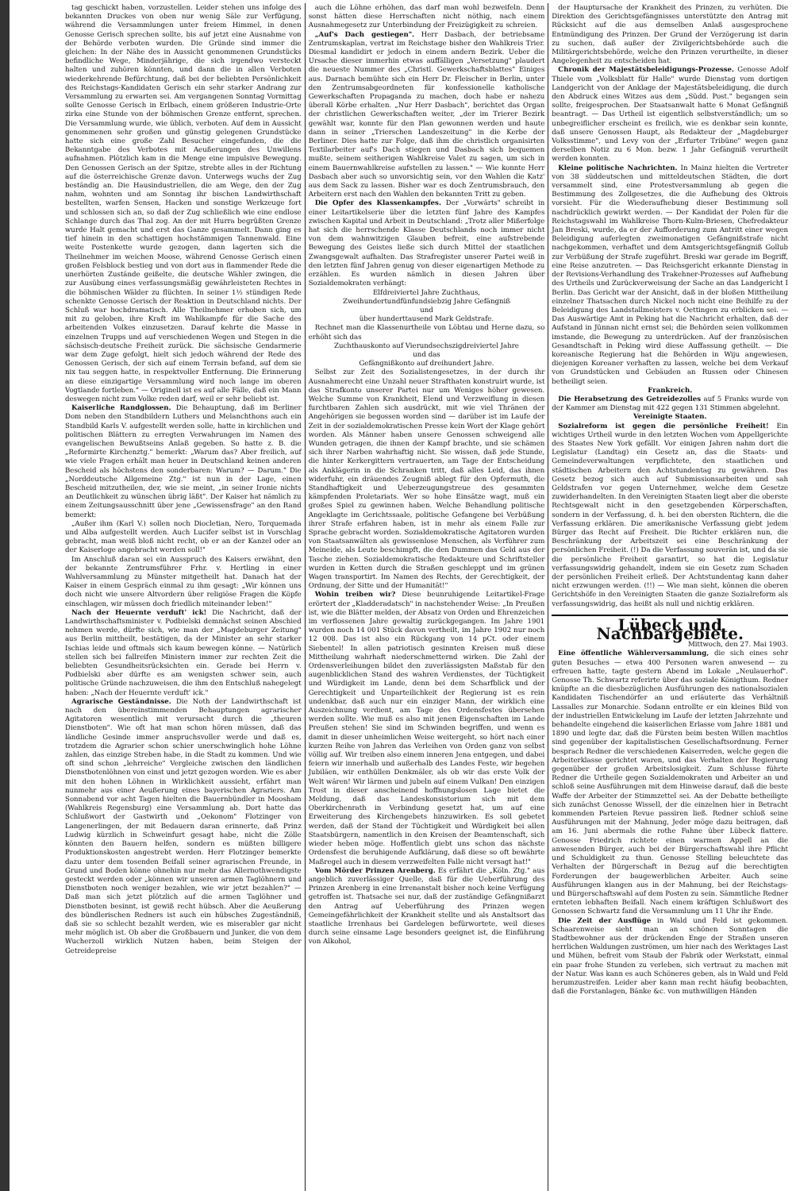tag geschickt haben, vorzustellen. Leider stehen uns infolge des bekannten Druckes von oben nur wenig Säle zur Verfügung, während die Versammlungen unter freiem Himmel, in denen Genosse Gerisch sprechen sollte, bis auf jetzt eine Ausnahme von der Behörde verboten wurden. Die Gründe sind immer die gleichen: In der Nähe des in Aussicht genommenen Grundstücks befindliche Wege, Minderjährige, die sich irgendwo versteckt halten und zuhören könnten, und dann die in allen Verboten wiederkehrende Befürchtung, daß bei der beliebten Persönlichkeit des Reichstags-Kandidaten Gerisch ein sehr starker Andrang zur Versammlung zu erwarten sei. Am vergangenen Sonntag Vormittag sollte Genosse Gerisch in Erlbach, einem größeren Industrie-Orte zirka eine Stunde von der böhmischen Grenze entfernt, sprechen. Die Versammlung wurde, wie üblich, verboten. Auf dem in Aussicht genommenen sehr großen und günstig gelegenen Grundstücke hatte sich eine große Zahl Besucher eingefunden, die die Bekanntgabe des Verbotes mit Aeußerungen des Unwillens aufnahmen. Plötzlich kam in die Menge eine impulsive Bewegung. Den Genossen Gerisch an der Spitze, strebte alles in der Richtung auf die österreichische Grenze davon. Unterwegs wuchs der Zug beständig an. Die Hausindustriellen, die am Wege, den der Zug nahm, wohnten und am Sonntag ihr bischen Landwirthschaft bestellten, warfen Sensen, Hacken und sonstige Werkzeuge fort und schlossen sich an, so daß der Zug schließlich wie eine endlose Schlange durch das Thal zog. An der mit Hurra begrüßten Grenze wurde Halt gemacht und erst das Ganze gesammelt. Dann ging es tief hinein in den schattigen hochstämmigen Tannenwald. Eine weite Postenkette wurde gezogen, dann lagerten sich die Theilnehmer im weichen Moose, während Genosse Gerisch einen großen Felsblock bestieg und von dort aus in flammender Rede die unerhörten Zustände geißelte, die deutsche Wähler zwingen, die zur Ausübung eines verfassungsmäßig gewährleisteten Rechtes in die böhmischen Wälder zu flüchten. In seiner 1½ stündigen Rede schenkte Genosse Gerisch der Reaktion in Deutschland nichts. Der Schluß war hochdramatisch. Alle Theilnehmer erhoben sich, um mit zu geloben, ihre Kraft im Wahlkampfe für die Sache des arbeitenden Volkes einzusetzen. Darauf kehrte die Masse in einzelnen Trupps und auf verschiedenen Wegen und Stegen in die sächsisch-deutsche Freiheit zurück. Die sächsische Gendarmerie war dem Zuge gefolgt, hielt sich jedoch während der Rede des Genossen Gerisch, der sich auf einem Terrain befand, auf dem sie nix tau seggen hatte, in respektvoller Entfernung. Die Erinnerung an diese einzigartige Versammlung wird noch lange im oberen Vogtlande fortleben." — Originell ist es auf alle Fälle, daß ein Mann deswegen nicht zum Volke reden darf, weil er sehr beliebt ist.
Kaiserliche Randglossen. Die Behauptung, daß im Berliner Dom neben den Standbildern Luthers und Melanchthons auch ein Standbild Karls V. aufgestellt werden solle, hatte in kirchlichen und politischen Blättern zu erregten Verwahrungen im Namen des evangelischen Bewußtseins Anlaß gegeben. So hatte z. B. die „Reformirte Kirchenztg." bemerkt: „Warum das? Aber freilich, auf wie viele Fragen erhält man heuer in Deutschland keinen anderen Bescheid als höchstens den sonderbaren: Warum? — Darum." Die „Norddeutsche Allgemeine Ztg." ist nun in der Lage, einen Bescheid mitzutheilen, der, wie sie meint, „in seiner Ironie nichts an Deutlichkeit zu wünschen übrig läßt". Der Kaiser hat nämlich zu einem Zeitungsausschnitt über jene „Gewissensfrage" an den Rand bemerkt:
„Außer ihm (Karl V.) sollen noch Diocletian, Nero, Torquemada und Alba aufgestellt werden. Auch Lucifer selbst ist in Vorschlag gebracht, man weiß bloß nicht recht, ob er an der Kanzel oder an der Kaiserloge angebracht werden soll!"
Im Anschluß daran sei ein Ausspruch des Kaisers erwähnt, den der bekannte Zentrumsführer Frhr. v. Hertling in einer Wahlversammlung zu Münster mitgetheilt hat. Danach hat der Kaiser in einem Gespräch einmal zu ihm gesagt: „Wir können uns doch nicht wie unsere Altvordern über religiöse Fragen die Köpfe einschlagen, wir müssen doch friedlich miteinander leben!"
Nach der Heuernte verduft' ick! Die Nachricht, daß der Landwirthschaftsminister v. Podbielski demnächst seinen Abschied nehmen werde, dürfte sich, wie man der „Magdeburger Zeitung" aus Berlin mittheilt, bestätigen, da der Minister an sehr starker Ischias leide und oftmals sich kaum bewegen könne. — Natürlich stellen sich bei fallreifen Ministern immer zur rechten Zeit die beliebten Gesundheitsrücksichten ein. Gerade bei Herrn v. Podbielski aber dürfte es am wenigsten schwer sein, auch politische Gründe nachzuweisen, die ihm den Entschluß nahegelegt haben: „Nach der Heuernte verduft' ick."
Agrarische Geständnisse. Die Noth der Landwirthschaft ist nach den übereinstimmenden Behauptungen agrarischer Agitatoren wesentlich mit verursacht durch die „theuren Dienstboten". Wie oft hat man schon hören müssen, daß das ländliche Gesinde immer anspruchsvoller werde und daß es, trotzdem die Agrarier schon schier unerschwinglich hohe Löhne zahlen, das einzige Streben habe, in die Stadt zu kommen. Und wie oft sind schon „lehrreiche" Vergleiche zwischen den ländlichen Dienstbotenlöhnen von einst und jetzt gezogen worden. Wie es aber mit den hohen Löhnen in Wirklichkeit aussieht, erfährt man nunmehr aus einer Aeußerung eines bayerischen Agrariers. Am Sonnabend vor acht Tagen hielten die Bauernbündler in Moosham (Wahlkreis Regensburg) eine Versammlung ab. Dort hatte das Schlußwort der Gastwirth und „Oekonom" Flotzinger von Langenerlingen, der mit Bedauern daran erinnerte, daß Prinz Ludwig kürzlich in Schweinfurt gesagt habe, nicht die Zölle könnten den Bauern helfen, sondern es müßten billigere Produktionskosten angestrebt werden. Herr Flotzinger bemerkte dazu unter dem tosenden Beifall seiner agrarischen Freunde, in Grund und Boden könne ohnehin nur mehr das Allernothwendigste gesteckt werden oder „können wir unseren armen Taglöhnern und Dienstboten noch weniger bezahlen, wie wir jetzt bezahlen?" — Daß man sich jetzt plötzlich auf die armen Taglöhner und Dienstboten besinnt, ist gewiß recht hübsch. Aber die Aeußerung des bündlerischen Redners ist auch ein hübsches Zugeständniß, daß sie so schlecht bezahlt werden, wie es miserabler gar nicht mehr möglich ist. Ob aber die Großbauern und Junker, die von dem Wucherzoll wirklich Nutzen haben, beim Steigen der Getreidepreise
auch die Löhne erhöhen, das darf man wohl bezweifeln. Denn sonst hätten diese Herrschaften nicht nöthig, nach einem Ausnahmegesetz zur Unterbindung der Freizügigkeit zu schreien.
„Auf's Dach gestiegen". Herr Dasbach, der betriebsame Zentrumskaplan, vertrat im Reichstage bisher den Wahlkreis Trier. Diesmal kandidirt er jedoch in einem andern Bezirk. Ueber die Ursache dieser immerhin etwas auffälligen „Versetzung" plaudert die neueste Nummer des „Christl. Gewerkschaftsblattes" Einiges aus. Darnach bemühte sich ein Herr Dr. Fleischer in Berlin, unter den Zentrumsabgeordneten für konfessionelle katholische Gewerkschaften Propaganda zu machen, doch habe er nahezu überall Körbe erhalten. „Nur Herr Dasbach", berichtet das Organ der christlichen Gewerkschaften weiter, „der im Trierer Bezirk gewählt war, konnte für den Plan gewonnen werden und haute dann in seiner „Trierschen Landeszeitung" in die Kerbe der Berliner. Dies hatte zur Folge, daß ihm die christlich organisirten Textilarbeiter auf's Dach stiegen und Dasbach sich bequemen mußte, seinem seitherigen Wahlkreise Valet zu sagen, um sich in einem Bauernwahlkreise aufstellen zu lassen." — Wie konnte Herr Dasbach aber auch so unvorsichtig sein, vor den Wahlen die Katz' aus dem Sack zu lassen. Bisher war es doch Zentrumsbrauch, den Arbeitern erst nach den Wahlen den bekannten Tritt zu geben.
Die Opfer des Klassenkampfes. Der „Vorwärts" schreibt in einer Leitartikelserie über die letzten fünf Jahre des Kampfes zwischen Kapital und Arbeit in Deutschland: „Trotz aller Mißerfolge hat sich die herrschende Klasse Deutschlands noch immer nicht von dem wahnwitzigen Glauben befreit, eine aufstrebende Bewegung des Geistes ließe sich durch Mittel der staatlichen Zwangsgewalt aufhalten. Das Strafregister unserer Partei weiß in den letzten fünf Jahren genug von dieser eigenartigen Methode zu erzählen. Es wurden nämlich in diesen Jahren über Sozialdemokraten verhängt:
Elfdreiviertel Jahre Zuchthaus,
Zweihundertundfünfundsiebzig Jahre Gefängniß
und
über hunderttausend Mark Geldstrafe.
Rechnet man die Klassenurtheile von Löbtau und Herne dazu, so erhöht sich das
Zuchthauskonto auf Vierundsechszigdreiviertel Jahre
und das
Gefängnißkonto auf dreihundert Jahre.
Selbst zur Zeit des Sozialistengesetzes, in der durch ihr Ausnahmerecht eine Unzahl neuer Strafthaten konstruirt wurde, ist das Strafkonto unserer Partei nur um Weniges höher gewesen. Welche Summe von Krankheit, Elend und Verzweiflung in diesen furchtbaren Zahlen sich ausdrückt, mit wie viel Thränen der Angehörigen sie begossen worden sind — darüber ist im Laufe der Zeit in der sozialdemokratischen Presse kein Wort der Klage gehört worden. Als Männer haben unsere Genossen schweigend alle Wunden getragen, die ihnen der Kampf brachte, und sie schämen sich ihrer Narben wahrhaftig nicht. Sie wissen, daß jede Stunde, die hinter Kerkergittern vertrauerten, am Tage der Entscheidung als Anklägerin in die Schranken tritt, daß alles Leid, das ihnen widerfuhr, ein dräuendes Zeugniß ablegt für den Opfermuth, die Standhaftigkeit und Ueberzeugungstreue des gesammten kämpfenden Proletariats. Wer so hohe Einsätze wagt, muß ein großes Spiel zu gewinnen haben. Welche Behandlung politische Angeklagte im Gerichtssaale, politische Gefangene bei Verbüßung ihrer Strafe erfahren haben, ist in mehr als einem Falle zur Sprache gebracht worden. Sozialdemokratische Agitatoren wurden von Staatsanwälten als gewissenlose Menschen, als Verführer zum Meineide, als Leute beschimpft, die den Dummen das Geld aus der Tasche ziehen. Sozialdemokratische Redakteure und Schriftsteller wurden in Ketten durch die Straßen geschleppt und im grünen Wagen transportirt. Im Namen des Rechts, der Gerechtigkeit, der Ordnung, der Sitte und der Humanität!"
Wohin treiben wir? Diese beunruhigende Leitartikel-Frage erörtert der „Kladderadatsch" in nachstehender Weise: „In Preußen ist, wie die Blätter melden, der Absatz von Orden und Ehrenzeichen im verflossenen Jahre gewaltig zurückgegangen. Im Jahre 1901 wurden noch 14 001 Stück davon vertheilt, im Jahre 1902 nur noch 12 008. Das ist also ein Rückgang von 14 pCt. oder einem Siebentel! In allen patriotisch gesinnten Kreisen muß diese Mittheilung wahrhaft niederschmetternd wirken. Die Zahl der Ordensverleihungen bildet den zuverlässigsten Maßstab für den augenblicklichen Stand des wahren Verdienstes, der Tüchtigkeit und Würdigkeit im Lande, denn bei dem Scharfblick und der Gerechtigkeit und Unparteilichkeit der Regierung ist es rein undenkbar, daß auch nur ein einziger Mann, der wirklich eine Auszeichnung verdient, am Tage des Ordensfestes übersehen werden sollte. Wie muß es also mit jenen Eigenschaften im Lande Preußen stehen! Sie sind im Schwinden begriffen, und wenn es damit in dieser unheimlichen Weise weitergeht, so hört nach einer kurzen Reihe von Jahren das Verleihen von Orden ganz von selbst völlig auf. Wir treiben also einem inneren Jena entgegen, und dabei feiern wir innerhalb und außerhalb des Landes Feste, wir begehen Jubiläen, wir enthüllen Denkmäler, als ob wir das erste Volk der Welt wären! Wir lärmen und jubeln auf einem Vulkan! Den einzigen Trost in dieser anscheinend hoffnungslosen Lage bietet die Meldung, daß das Landeskonsistorium sich mit dem Oberkirchenrath in Verbindung gesetzt hat, um auf eine Erweiterung des Kirchengebets hinzuwirken. Es soll gebetet werden, daß der Stand der Tüchtigkeit und Würdigkeit bei allen Staatsbürgern, namentlich in den Kreisen der Beamtenschaft, sich wieder heben möge. Hoffentlich giebt uns schon das nächste Ordensfest die beruhigende Aufklärung, daß diese so oft bewährte Maßregel auch in diesem verzweifelten Falle nicht versagt hat!"
Vom Mörder Prinzen Arenberg. Es erfährt die „Köln. Ztg." aus angeblich zuverlässiger Quelle, daß für die Ueberführung des Prinzen Arenberg in eine Irrenanstalt bisher noch keine Verfügung getroffen ist. Thatsache sei nur, daß der zuständige Gefängnißarzt den Antrag auf Ueberführung des Prinzen wegen Gemeingefährlichkeit der Krankheit stellte und als Anstaltsort das staatliche Irrenhaus bei Gardelegen befürwortete, weil dieses durch seine einsame Lage besonders geeignet ist, die Einführung von Alkohol,
der Hauptursache der Krankheit des Prinzen, zu verhüten. Die Direktion des Gerichtsgefängnisses unterstützte den Antrag mit Rücksicht auf die aus demselben Anlaß ausgesprochene Entmündigung des Prinzen. Der Grund der Verzögerung ist darin zu suchen, daß außer der Zivilgerichtsbehörde auch die Militärgerichtsbehörde, welche den Prinzen verurtheilte, in dieser Angelegenheit zu entscheiden hat.
Chronik der Majestätsbeleidigungs-Prozesse. Genosse Adolf Thiele vom „Volksblatt für Halle" wurde Dienstag vom dortigen Landgericht von der Anklage der Majestätsbeleidigung, die durch den Abdruck eines Witzes aus dem „Südd. Post." begangen sein sollte, freigesprochen. Der Staatsanwalt hatte 6 Monat Gefängniß beantragt. — Das Urtheil ist eigentlich selbstverständlich; um so unbegreiflicher erscheint es freilich, wie es denkbar sein konnte, daß unsere Genossen Haupt, als Redakteur der „Magdeburger Volksstimme", und Levy von der „Erfurter Tribüne" wegen ganz derselben Notiz zu 6 Mon. bezw. 1 Jahr Gefängniß verurtheilt werden konnten.
Kleine politische Nachrichten. In Mainz hielten die Vertreter von 38 süddeutschen und mitteldeutschen Städten, die dort versammelt sind, eine Protestversammlung ab gegen die Bestimmung des Zollgesetzes, die die Aufhebung des Oktrois vorsieht. Für die Wiederaufhebung dieser Bestimmung soll nachdrücklich gewirkt werden. — Der Kandidat der Polen für die Reichstagswahl im Wahlkreise Thorn-Kulm-Briesen, Chefredakteur Jan Breski, wurde, da er der Aufforderung zum Antritt einer wegen Beleidigung auferlegten zweimonatigen Gefängnißstrafe nicht nachgekommen, verhaftet und dem Amtsgerichtsgefängniß Gollub zur Verbüßung der Strafe zugeführt. Breski war gerade im Begriff, eine Reise anzutreten. — Das Reichsgericht erkannte Dienstag in der Revisions-Verhandlung des Trakehner-Prozesses auf Aufhebung des Urtheils und Zurückverweisung der Sache an das Landgericht I Berlin. Das Gericht war der Ansicht, daß in der bloßen Mittheilung einzelner Thatsachen durch Nickel noch nicht eine Beihilfe zu der Beleidigung des Landstallmeisters v. Oettingen zu erblicken sei. — Das Auswärtige Amt in Peking hat die Nachricht erhalten, daß der Aufstand in Jünnan nicht ernst sei; die Behörden seien vollkommen imstande, die Bewegung zu unterdrücken. Auf der französischen Gesandtschaft in Peking wird diese Auffassung getheilt. — Die koreanische Regierung hat die Behörden in Wiju angewiesen, diejenigen Koreaner verhaften zu lassen, welche bei dem Verkauf von Grundstücken und Gebäuden an Russen oder Chinesen betheiligt seien.
Frankreich.
Die Herabsetzung des Getreidezolles auf 5 Franks wurde von der Kammer am Dienstag mit 422 gegen 131 Stimmen abgelehnt.
Vereinigte Staaten.
Sozialreform ist gegen die persönliche Freiheit! Ein wichtiges Urtheil wurde in den letzten Wochen vom Appellgerichte des Staates New York gefällt. Vor einigen Jahren nahm dort die Legislatur (Landtag) ein Gesetz an, das die Staats- und Gemeindeverwaltungen verpflichtete, den staatlichen und städtischen Arbeitern den Achtstundentag zu gewähren. Das Gesetz bezog sich auch auf Submissionsarbeiten und sah Geldstrafen vor gegen Unternehmer, welche dem Gesetze zuwiderhandelten. In den Vereinigten Staaten liegt aber die oberste Rechtsgewalt nicht in den gesetzgebenden Körperschaften, sondern in der Verfassung, d. h. bei den obersten Richtern, die die Verfassung erklären. Die amerikanische Verfassung giebt jedem Bürger das Recht auf Freiheit. Die Richter erklären nun, die Beschränkung der Arbeitszeit sei eine Beschränkung der persönlichen Freiheit. (!) Da die Verfassung souverän ist, und da sie die persönliche Freiheit garantirt, so hat die Legislatur verfassungswidrig gehandelt, indem sie ein Gesetz zum Schaden der persönlichen Freiheit erließ. Der Achtstundentag kann daher nicht erzwungen werden. (!!) — Wie man sieht, können die oberen Gerichtshöfe in den Vereinigten Staaten die ganze Sozialreform als verfassungswidrig, das heißt als null und nichtig erklären.
Lübeck und Nachbargebiete.
Mittwoch, den 27. Mai 1903.
Eine öffentliche Wählerversammlung, die sich eines sehr guten Besuches — etwa 400 Personen waren anwesend — zu erfreuen hatte, tagte gestern Abend im Lokale „Neulauerhof". Genosse Th. Schwartz referirte über das soziale Königthum. Redner knüpfte an die diesbezüglichen Ausführungen des nationalsozialen Kandidaten Tischendörfer an und erläuterte das Verhältniß Lassalles zur Monarchie. Sodann entrollte er ein kleines Bild von der industriellen Entwickelung im Laufe der letzten Jahrzehnte und behandelte eingehend die kaiserlichen Erlasse vom Jahre 1881 und 1890 und legte dar, daß die Fürsten beim besten Willen machtlos sind gegenüber der kapitalistischen Gesellschaftsordnung. Ferner besprach Redner die verschiedenen Kaiserreden, welche gegen die Arbeiterklasse gerichtet waren, und das Verhalten der Regierung gegenüber der großen Arbeitslosigkeit. Zum Schlusse führte Redner die Urtheile gegen Sozialdemokraten und Arbeiter an und schloß seine Ausführungen mit dem Hinweise darauf, daß die beste Waffe der Arbeiter der Stimmzettel sei. An der Debatte betheiligte sich zunächst Genosse Wissell, der die einzelnen hier in Betracht kommenden Parteien Revue passiren ließ. Redner schloß seine Ausführungen mit der Mahnung, Jeder möge dazu beitragen, daß am 16. Juni abermals die rothe Fahne über Lübeck flattere. Genosse Friedrich richtete einen warmen Appell an die anwesenden Bürger, auch bei der Bürgerschaftswahl ihre Pflicht und Schuldigkeit zu thun. Genosse Stelling beleuchtete das Verhalten der Bürgerschaft in Bezug auf die berechtigten Forderungen der bauge­werblichen Arbeiter. Auch seine Ausführungen klangen aus in der Mahnung, bei der Reichstags- und Bürgerschaftswahl auf dem Posten zu sein. Sämmtliche Redner ernteten lebhaften Beifall. Nach einem kräftigen Schlußwort des Genossen Schwartz fand die Versammlung um 11 Uhr ihr Ende.
Die Zeit der Ausflüge in Wald und Feld ist gekommen. Schaarenweise sieht man an schönen Sonntagen die Stadtbewohner aus der drückenden Enge der Straßen unseren herrlichen Waldungen zuströmen, um hier nach des Werktages Last und Mühen, befreit vom Staub der Fabrik oder Werkstatt, einmal ein paar frohe Stunden zu verleben, sich vertraut zu machen mit der Natur. Was kann es auch Schöneres geben, als in Wald und Feld herumzustreifen. Leider aber kann man recht häufig beobachten, daß die Forstanlagen, Bänke &c. von muthwilligen Händen